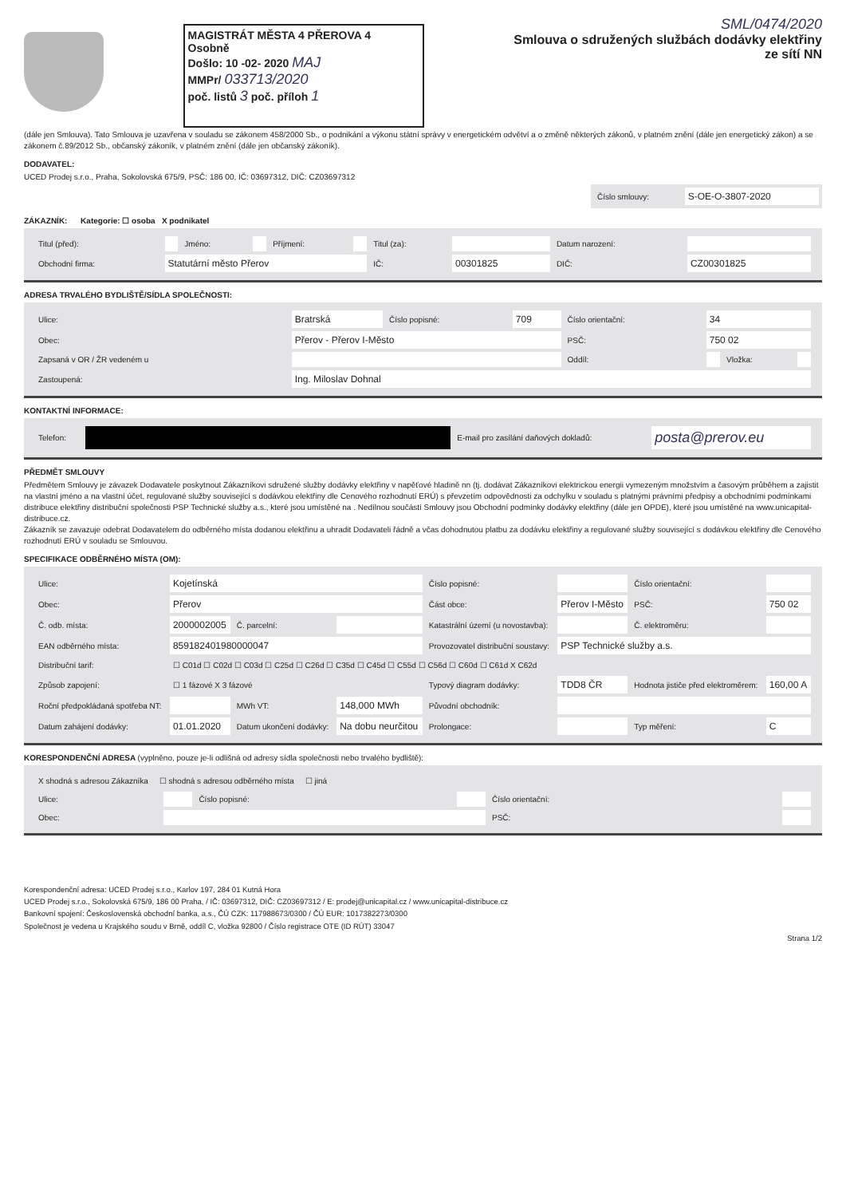MAGISTRÁT MĚSTA 4 PŘEROVA 4 Osobně
Došlo: 10 -02- 2020 MAJ
MMPr/ 033713/2020
poč. listů 3 poč. příloh 1
SML/0474/2020
Smlouva o sdružených službách dodávky elektřiny ze sítí NN
(dále jen Smlouva). Tato Smlouva je uzavřena v souladu se zákonem 458/2000 Sb., o podnikání a výkonu státní správy v energetickém odvětví a o změně některých zákonů, v platném znění (dále jen energetický zákon) a se zákonem č.89/2012 Sb., občanský zákoník, v platném znění (dále jen občanský zákoník).
DODAVATEL:
UCED Prodej s.r.o., Praha, Sokolovská 675/9, PSČ: 186 00, IČ: 03697312, DIČ: CZ03697312
| Číslo smlouvy: | S-OE-O-3807-2020 |
ZÁKAZNÍK: Kategorie: ☐ osoba X podnikatel
| Titul (před): | | Jméno: | | Příjmení: | | Titul (za): | | Datum narození: | |
| Obchodní firma: | Statutární město Přerov | | | | | IČ: | 00301825 | DIČ: | CZ00301825 |
ADRESA TRVALÉHO BYDLIŠTĚ/SÍDLA SPOLEČNOSTI:
| Ulice: | Bratrská | Číslo popisné: | 709 | Číslo orientační: | 34 | | |
| Obec: | Přerov - Přerov I-Město | | | PSČ: | 750 02 | | |
| Zapsaná v OR / ŽR vedeném u | | | | Oddíl: | | Vložka: | |
| Zastoupená: | Ing. Miloslav Dohnal | | | | | | |
KONTAKTNÍ INFORMACE:
| Telefon: | | E-mail pro zasílání daňových dokladů: | posta@prerov.eu |
PŘEDMĚT SMLOUVY
Předmětem Smlouvy je závazek Dodavatele poskytnout Zákazníkovi sdružené služby dodávky elektřiny v napěťové hladině nn (tj. dodávat Zákazníkovi elektrickou energii vymezeným množstvím a časovým průběhem a zajistit na vlastní jméno a na vlastní účet, regulované služby související s dodávkou elektřiny dle Cenového rozhodnutí ERÚ) s převzetím odpovědnosti za odchylku v souladu s platnými právními předpisy a obchodními podmínkami distribuce elektřiny distribuční společnosti PSP Technické služby a.s., které jsou umístěné na . Nedílnou součástí Smlouvy jsou Obchodní podmínky dodávky elektřiny (dále jen OPDE), které jsou umístěné na www.unicapital-distribuce.cz.
Zákazník se zavazuje odebrat Dodavatelem do odběrného místa dodanou elektřinu a uhradit Dodavateli řádně a včas dohodnutou platbu za dodávku elektřiny a regulované služby související s dodávkou elektřiny dle Cenového rozhodnutí ERÚ v souladu se Smlouvou.
SPECIFIKACE ODBĚRNÉHO MÍSTA (OM):
| Ulice: | Kojetínská | | | Číslo popisné: | | Číslo orientační: | |
| Obec: | Přerov | | | Část obce: | Přerov I-Město | PSČ: | 750 02 |
| Č. odb. místa: | 2000002005 | Č. parcelní: | | Katastrální území (u novostavba): | | Č. elektroměru: | |
| EAN odběrného místa: | 859182401980000047 | | | Provozovatel distribuční soustavy: | PSP Technické služby a.s. | | |
| Distribuční tarif: | ☐ C01d ☐ C02d ☐ C03d ☐ C25d ☐ C26d ☐ C35d ☐ C45d ☐ C55d ☐ C56d ☐ C60d ☐ C61d X C62d | | | | | | |
| Způsob zapojení: | ☐ 1 fázové X 3 fázové | | | Typový diagram dodávky: | TDD8 ČR | Hodnota jističe před elektroměrem: | 160,00 A |
| Roční předpokládaná spotřeba NT: | | MWh VT: | 148,000 MWh | Původní obchodník: | | | |
| Datum zahájení dodávky: | 01.01.2020 | Datum ukončení dodávky: | Na dobu neurčitou | Prolongace: | | Typ měření: | C |
KORESPONDENČNÍ ADRESA (vyplněno, pouze je-li odlišná od adresy sídla společnosti nebo trvalého bydliště):
| X shodná s adresou Zákazníka ☐ shodná s adresou odběrného místa ☐ jiná | | | | | |
| Ulice: | | Číslo popisné: | | Číslo orientační: | |
| Obec: | | | | PSČ: | |
Korespondenční adresa: UCED Prodej s.r.o., Karlov 197, 284 01 Kutná Hora
UCED Prodej s.r.o., Sokolovská 675/9, 186 00 Praha, / IČ: 03697312, DIČ: CZ03697312 / E: prodej@unicapital.cz / www.unicapital-distribuce.cz
Bankovní spojení: Československá obchodní banka, a.s., ČÚ CZK: 117988673/0300 / ČÚ EUR: 1017382273/0300
Společnost je vedena u Krajského soudu v Brně, oddíl C, vložka 92800 / Číslo registrace OTE (ID RÚT) 33047
Strana 1/2